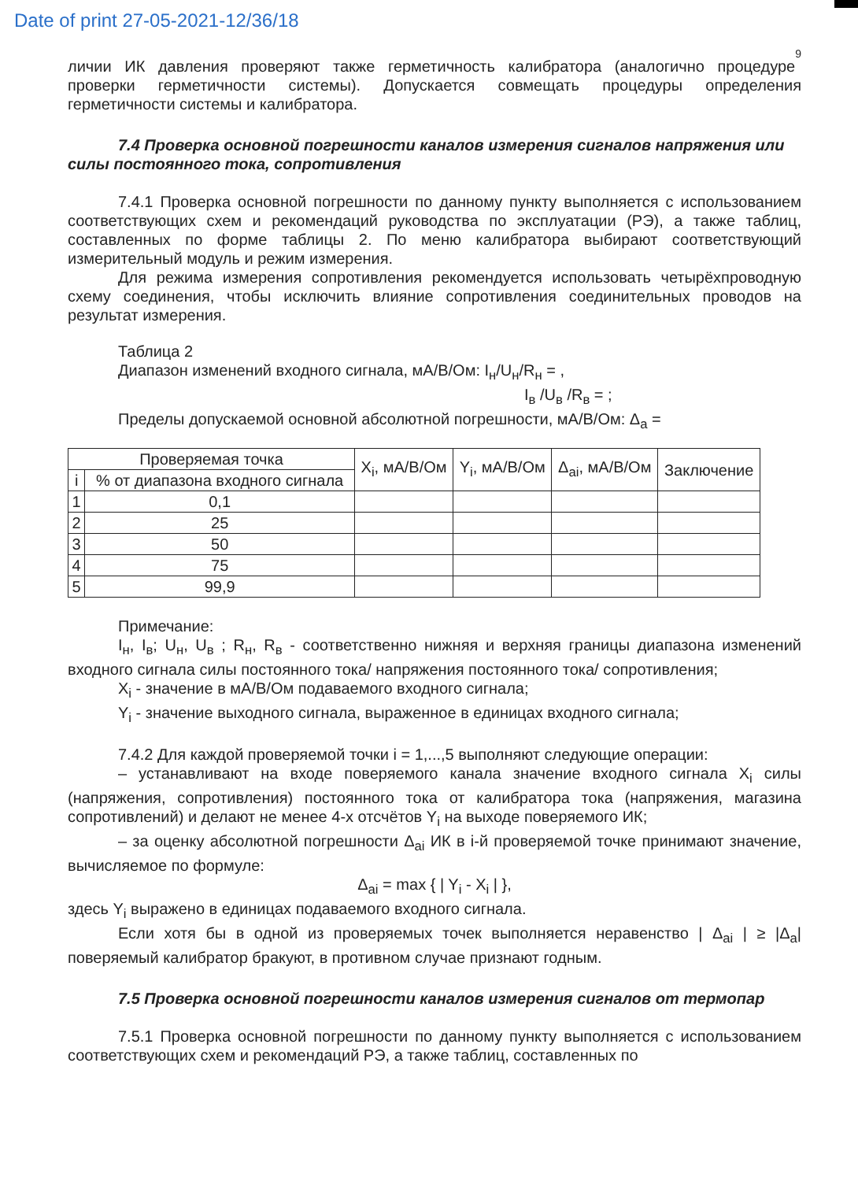Date of print 27-05-2021-12/36/18
9
личии ИК давления проверяют также герметичность калибратора (аналогично процедуре проверки герметичности системы). Допускается совмещать процедуры определения герметичности системы и калибратора.
7.4 Проверка основной погрешности каналов измерения сигналов напряжения или силы постоянного тока, сопротивления
7.4.1 Проверка основной погрешности по данному пункту выполняется с использованием соответствующих схем и рекомендаций руководства по эксплуатации (РЭ), а также таблиц, составленных по форме таблицы 2. По меню калибратора выбирают соответствующий измерительный модуль и режим измерения.
Для режима измерения сопротивления рекомендуется использовать четырёхпроводную схему соединения, чтобы исключить влияние сопротивления соединительных проводов на результат измерения.
Таблица 2
Диапазон изменений входного сигнала, мА/В/Ом: I<sub>н</sub>/U<sub>н</sub>/R<sub>н</sub> = ,
I<sub>в</sub> /U<sub>в</sub> /R<sub>в</sub> = ;
Пределы допускаемой основной абсолютной погрешности, мА/В/Ом: Δ<sub>a</sub> =
| Проверяемая точка | | X<sub>i</sub>, мА/В/Ом | Y<sub>i</sub>, мА/В/Ом | Δ<sub>ai</sub>, мА/В/Ом | Заключение |
| --- | --- | --- | --- | --- | --- |
| i | % от диапазона входного сигнала | | | | |
| 1 | 0,1 | | | | |
| 2 | 25 | | | | |
| 3 | 50 | | | | |
| 4 | 75 | | | | |
| 5 | 99,9 | | | | |
Примечание:
I<sub>н</sub>, I<sub>в</sub>; U<sub>н</sub>, U<sub>в</sub> ; R<sub>н</sub>, R<sub>в</sub> - соответственно нижняя и верхняя границы диапазона изменений входного сигнала силы постоянного тока/ напряжения постоянного тока/ сопротивления;
X<sub>i</sub> - значение в мА/В/Ом подаваемого входного сигнала;
Y<sub>i</sub> - значение выходного сигнала, выраженное в единицах входного сигнала;
7.4.2 Для каждой проверяемой точки i = 1,...,5 выполняют следующие операции:
– устанавливают на входе поверяемого канала значение входного сигнала X<sub>i</sub> силы (напряжения, сопротивления) постоянного тока от калибратора тока (напряжения, магазина сопротивлений) и делают не менее 4-х отсчётов Y<sub>i</sub> на выходе поверяемого ИК;
– за оценку абсолютной погрешности Δ<sub>ai</sub> ИК в i-й проверяемой точке принимают значение, вычисляемое по формуле:
Δ<sub>ai</sub> = max { | Y<sub>i</sub> - X<sub>i</sub> | },
здесь Y<sub>i</sub> выражено в единицах подаваемого входного сигнала.
Если хотя бы в одной из проверяемых точек выполняется неравенство | Δ<sub>ai</sub> | ≥ |Δ<sub>a</sub>| поверяемый калибратор бракуют, в противном случае признают годным.
7.5 Проверка основной погрешности каналов измерения сигналов от термопар
7.5.1 Проверка основной погрешности по данному пункту выполняется с использованием соответствующих схем и рекомендаций РЭ, а также таблиц, составленных по